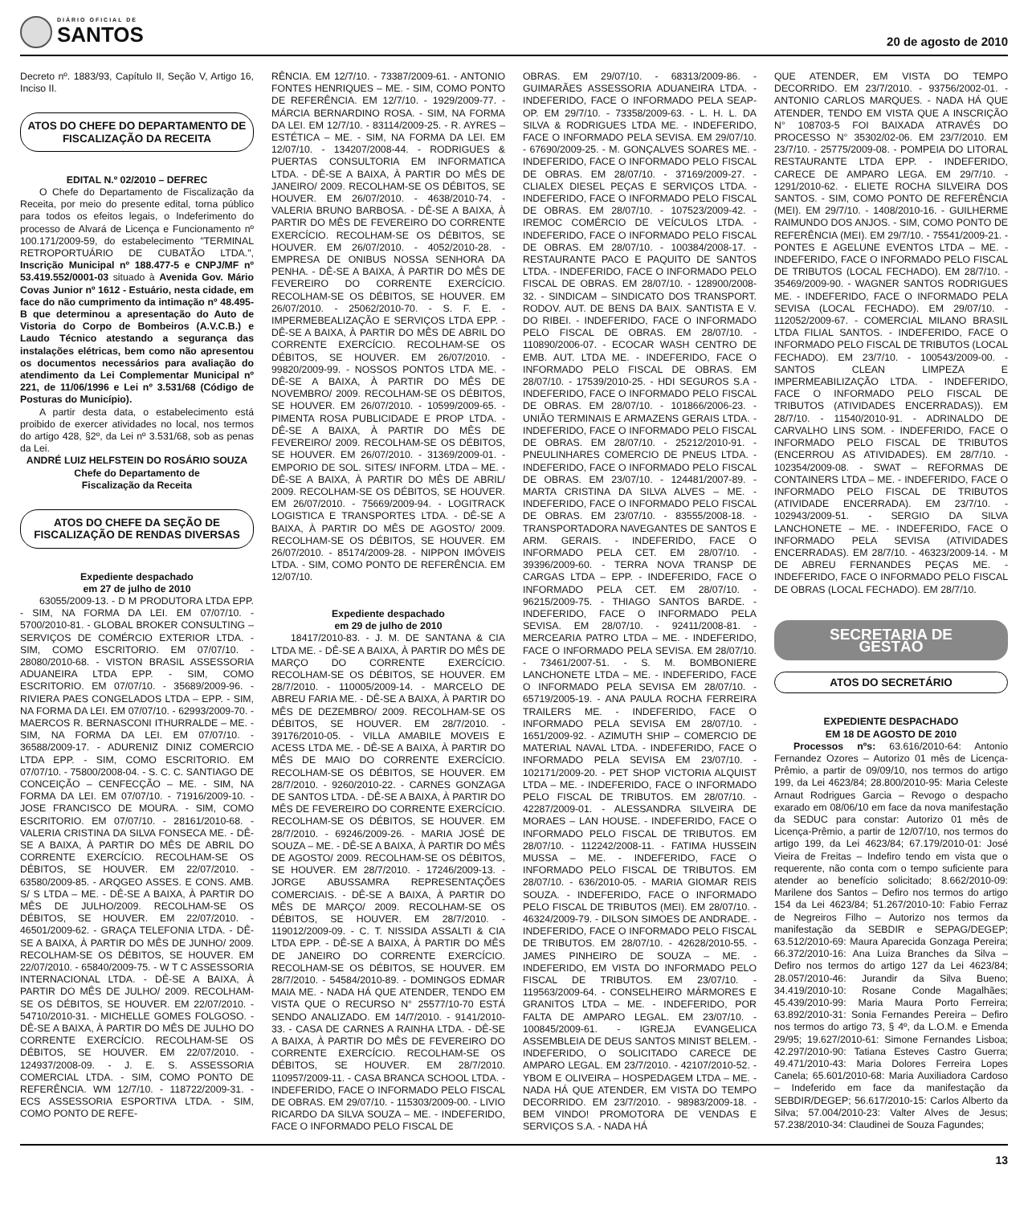DIÁRIO OFICIAL DE
SANTOS
20 de agosto de 2010
Decreto nº. 1883/93, Capítulo II, Seção V, Artigo 16, Inciso II.
ATOS DO CHEFE DO DEPARTAMENTO DE FISCALIZAÇÃO DA RECEITA
EDITAL N.º 02/2010 – DEFREC
O Chefe do Departamento de Fiscalização da Receita, por meio do presente edital, torna público para todos os efeitos legais, o Indeferimento do processo de Alvará de Licença e Funcionamento nº 100.171/2009-59, do estabelecimento "TERMINAL RETROPORTUÁRIO DE CUBATÃO LTDA.", Inscrição Municipal nº 188.477-5 e CNPJ/MF nº 53.419.552/0001-03 situado à Avenida Gov. Mário Covas Junior nº 1612 - Estuário, nesta cidade, em face do não cumprimento da intimação nº 48.495-B que determinou a apresentação do Auto de Vistoria do Corpo de Bombeiros (A.V.C.B.) e Laudo Técnico atestando a segurança das instalações elétricas, bem como não apresentou os documentos necessários para avaliação do atendimento da Lei Complementar Municipal nº 221, de 11/06/1996 e Lei nº 3.531/68 (Código de Posturas do Município).
A partir desta data, o estabelecimento está proibido de exercer atividades no local, nos termos do artigo 428, §2º, da Lei nº 3.531/68, sob as penas da Lei.
ANDRÉ LUIZ HELFSTEIN DO ROSÁRIO SOUZA
Chefe do Departamento de
Fiscalização da Receita
ATOS DO CHEFE DA SEÇÃO DE FISCALIZAÇÃO DE RENDAS DIVERSAS
Expediente despachado
em 27 de julho de 2010
63055/2009-13. - D M PRODUTORA LTDA EPP. - SIM, NA FORMA DA LEI. EM 07/07/10. - 5700/2010-81. - GLOBAL BROKER CONSULTING – SERVIÇOS DE COMÉRCIO EXTERIOR LTDA. - SIM, COMO ESCRITORIO. EM 07/07/10. - 28080/2010-68. - VISTON BRASIL ASSESSORIA ADUANEIRA LTDA EPP. - SIM, COMO ESCRITORIO. EM 07/07/10. - 35689/2009-96. - RIVIERA PAES CONGELADOS LTDA – EPP. - SIM, NA FORMA DA LEI. EM 07/07/10. - 62993/2009-70. - MAERCOS R. BERNASCONI ITHURRALDE – ME. - SIM, NA FORMA DA LEI. EM 07/07/10. - 36588/2009-17. - ADURENIZ DINIZ COMERCIO LTDA EPP. - SIM, COMO ESCRITORIO. EM 07/07/10. - 75800/2008-04. - S. C. C. SANTIAGO DE CONCEIÇÃO – CENFECÇÃO – ME. - SIM, NA FORMA DA LEI. EM 07/07/10. - 71916/2009-10. - JOSE FRANCISCO DE MOURA. - SIM, COMO ESCRITORIO. EM 07/07/10. - 28161/2010-68. - VALERIA CRISTINA DA SILVA FONSECA ME. - DÊ-SE A BAIXA, À PARTIR DO MÊS DE ABRIL DO CORRENTE EXERCÍCIO. RECOLHAM-SE OS DÉBITOS, SE HOUVER. EM 22/07/2010. - 63580/2009-85. - ARQGEO ASSES. E CONS. AMB. S/ S LTDA – ME. - DÊ-SE A BAIXA, À PARTIR DO MÊS DE JULHO/2009. RECOLHAM-SE OS DÉBITOS, SE HOUVER. EM 22/07/2010. - 46501/2009-62. - GRAÇA TELEFONIA LTDA. - DÊ-SE A BAIXA, À PARTIR DO MÊS DE JUNHO/ 2009. RECOLHAM-SE OS DÉBITOS, SE HOUVER. EM 22/07/2010. - 65840/2009-75. - W T C ASSESSORIA INTERNACIONAL LTDA. - DÊ-SE A BAIXA, À PARTIR DO MÊS DE JULHO/ 2009. RECOLHAM-SE OS DÉBITOS, SE HOUVER. EM 22/07/2010. - 54710/2010-31. - MICHELLE GOMES FOLGOSO. - DÊ-SE A BAIXA, À PARTIR DO MÊS DE JULHO DO CORRENTE EXERCÍCIO. RECOLHAM-SE OS DÉBITOS, SE HOUVER. EM 22/07/2010. - 124937/2008-09. - J. E. S. ASSESSORIA COMERCIAL LTDA. - SIM, COMO PONTO DE REFERÊNCIA. WM 12/7/10. - 118722/2009-31. - ECS ASSESSORIA ESPORTIVA LTDA. - SIM, COMO PONTO DE REFE-
RÊNCIA. EM 12/7/10. - 73387/2009-61. - ANTONIO FONTES HENRIQUES – ME. - SIM, COMO PONTO DE REFERÊNCIA. EM 12/7/10. - 1929/2009-77. - MÁRCIA BERNARDINO ROSA. - SIM, NA FORMA DA LEI. EM 12/7/10. - 83114/2009-25. - R. AYRES – ESTÉTICA – ME. - SIM, NA FORMA DA LEI. EM 12/07/10. - 134207/2008-44. - RODRIGUES & PUERTAS CONSULTORIA EM INFORMATICA LTDA. - DÊ-SE A BAIXA, À PARTIR DO MÊS DE JANEIRO/ 2009. RECOLHAM-SE OS DÉBITOS, SE HOUVER. EM 26/07/2010. - 4638/2010-74. - VALERIA BRUNO BARBOSA. - DÊ-SE A BAIXA, À PARTIR DO MÊS DE FEVEREIRO DO CORRENTE EXERCÍCIO. RECOLHAM-SE OS DÉBITOS, SE HOUVER. EM 26/07/2010. - 4052/2010-28. - EMPRESA DE ONIBUS NOSSA SENHORA DA PENHA. - DÊ-SE A BAIXA, À PARTIR DO MÊS DE FEVEREIRO DO CORRENTE EXERCÍCIO. RECOLHAM-SE OS DÉBITOS, SE HOUVER. EM 26/07/2010. - 25062/2010-70. - S. F. E. - IMPERMEBEALIZAÇÃO E SERVIÇOS LTDA EPP. - DÊ-SE A BAIXA, À PARTIR DO MÊS DE ABRIL DO CORRENTE EXERCÍCIO. RECOLHAM-SE OS DÉBITOS, SE HOUVER. EM 26/07/2010. - 99820/2009-99. - NOSSOS PONTOS LTDA ME. - DÊ-SE A BAIXA, À PARTIR DO MÊS DE NOVEMBRO/ 2009. RECOLHAM-SE OS DÉBITOS, SE HOUVER. EM 26/07/2010. - 10599/2009-65. - PIMENTA ROSA PUBLICIDADE E PROP LTDA. - DÊ-SE A BAIXA, À PARTIR DO MÊS DE FEVEREIRO/ 2009. RECOLHAM-SE OS DÉBITOS, SE HOUVER. EM 26/07/2010. - 31369/2009-01. - EMPORIO DE SOL. SITES/ INFORM. LTDA – ME. - DÊ-SE A BAIXA, À PARTIR DO MÊS DE ABRIL/ 2009. RECOLHAM-SE OS DÉBITOS, SE HOUVER. EM 26/07/2010. - 75669/2009-94. - LOGITRACK LOGISTICA E TRANSPORTES LTDA. - DÊ-SE A BAIXA, À PARTIR DO MÊS DE AGOSTO/ 2009. RECOLHAM-SE OS DÉBITOS, SE HOUVER. EM 26/07/2010. - 85174/2009-28. - NIPPON IMÓVEIS LTDA. - SIM, COMO PONTO DE REFERÊNCIA. EM 12/07/10.
Expediente despachado
em 29 de julho de 2010
18417/2010-83. - J. M. DE SANTANA & CIA LTDA ME. - DÊ-SE A BAIXA, À PARTIR DO MÊS DE MARÇO DO CORRENTE EXERCÍCIO. RECOLHAM-SE OS DÉBITOS, SE HOUVER. EM 28/7/2010. - 110005/2009-14. - MARCELO DE ABREU FARIA ME. - DÊ-SE A BAIXA, À PARTIR DO MÊS DE DEZEMBRO/ 2009. RECOLHAM-SE OS DÉBITOS, SE HOUVER. EM 28/7/2010. - 39176/2010-05. - VILLA AMABILE MOVEIS E ACESS LTDA ME. - DÊ-SE A BAIXA, À PARTIR DO MÊS DE MAIO DO CORRENTE EXERCÍCIO. RECOLHAM-SE OS DÉBITOS, SE HOUVER. EM 28/7/2010. - 9260/2010-22. - CARNES GONZAGA DE SANTOS LTDA. - DÊ-SE A BAIXA, À PARTIR DO MÊS DE FEVEREIRO DO CORRENTE EXERCÍCIO. RECOLHAM-SE OS DÉBITOS, SE HOUVER. EM 28/7/2010. - 69246/2009-26. - MARIA JOSÉ DE SOUZA – ME. - DÊ-SE A BAIXA, À PARTIR DO MÊS DE AGOSTO/ 2009. RECOLHAM-SE OS DÉBITOS, SE HOUVER. EM 28/7/2010. - 17246/2009-13. - JORGE ABUSSAMRA REPRESENTAÇÕES COMERCIAIS. - DÊ-SE A BAIXA, À PARTIR DO MÊS DE MARÇO/ 2009. RECOLHAM-SE OS DÉBITOS, SE HOUVER. EM 28/7/2010. - 119012/2009-09. - C. T. NISSIDA ASSALTI & CIA LTDA EPP. - DÊ-SE A BAIXA, À PARTIR DO MÊS DE JANEIRO DO CORRENTE EXERCÍCIO. RECOLHAM-SE OS DÉBITOS, SE HOUVER. EM 28/7/2010. - 54584/2010-89. - DOMINGOS EDMAR MAIA ME. - NADA HÁ QUE ATENDER, TENDO EM VISTA QUE O RECURSO N° 25577/10-70 ESTÁ SENDO ANALIZADO. EM 14/7/2010. - 9141/2010-33. - CASA DE CARNES A RAINHA LTDA. - DÊ-SE A BAIXA, À PARTIR DO MÊS DE FEVEREIRO DO CORRENTE EXERCÍCIO. RECOLHAM-SE OS DÉBITOS, SE HOUVER. EM 28/7/2010. 110957/2009-11. - CASA BRANCA SCHOOL LTDA. - INDEFERIDO, FACE O INFORMADO PELO FISCAL DE OBRAS. EM 29/07/10. - 115303/2009-00. - LIVIO RICARDO DA SILVA SOUZA – ME. - INDEFERIDO, FACE O INFORMADO PELO FISCAL DE
OBRAS. EM 29/07/10. - 68313/2009-86. - GUIMARÃES ASSESSORIA ADUANEIRA LTDA. - INDEFERIDO, FACE O INFORMADO PELA SEAP-OP. EM 29/7/10. - 73358/2009-63. - L. H. L. DA SILVA & RODRIGUES LTDA ME. - INDEFERIDO, FACE O INFORMADO PELA SEVISA. EM 29/07/10. - 67690/2009-25. - M. GONÇALVES SOARES ME. - INDEFERIDO, FACE O INFORMADO PELO FISCAL DE OBRAS. EM 28/07/10. - 37169/2009-27. - CLIALEX DIESEL PEÇAS E SERVIÇOS LTDA. - INDEFERIDO, FACE O INFORMADO PELO FISCAL DE OBRAS. EM 28/07/10. - 107523/2009-42. - IREMOC COMÉRCIO DE VEÍCULOS LTDA. - INDEFERIDO, FACE O INFORMADO PELO FISCAL DE OBRAS. EM 28/07/10. - 100384/2008-17. - RESTAURANTE PACO E PAQUITO DE SANTOS LTDA. - INDEFERIDO, FACE O INFORMADO PELO FISCAL DE OBRAS. EM 28/07/10. - 128900/2008-32. - SINDICAM – SINDICATO DOS TRANSPORT. RODOV. AUT. DE BENS DA BAIX. SANTISTA E V. DO RIBEI. - INDEFERIDO, FACE O INFORMADO PELO FISCAL DE OBRAS. EM 28/07/10. - 110890/2006-07. - ECOCAR WASH CENTRO DE EMB. AUT. LTDA ME. - INDEFERIDO, FACE O INFORMADO PELO FISCAL DE OBRAS. EM 28/07/10. - 17539/2010-25. - HDI SEGUROS S.A - INDEFERIDO, FACE O INFORMADO PELO FISCAL DE OBRAS. EM 28/07/10. - 101866/2006-23. - UNIÃO TERMINAIS E ARMAZENS GERAIS LTDA. - INDEFERIDO, FACE O INFORMADO PELO FISCAL DE OBRAS. EM 28/07/10. - 25212/2010-91. - PNEULINHARES COMERCIO DE PNEUS LTDA. - INDEFERIDO, FACE O INFORMADO PELO FISCAL DE OBRAS. EM 23/07/10. - 124481/2007-89. - MARTA CRISTINA DA SILVA ALVES – ME. - INDEFERIDO, FACE O INFORMADO PELO FISCAL DE OBRAS. EM 23/07/10. - 83555/2008-18. - TRANSPORTADORA NAVEGANTES DE SANTOS E ARM. GERAIS. - INDEFERIDO, FACE O INFORMADO PELA CET. EM 28/07/10. - 39396/2009-60. - TERRA NOVA TRANSP DE CARGAS LTDA – EPP. - INDEFERIDO, FACE O INFORMADO PELA CET. EM 28/07/10. - 96215/2009-75. - THIAGO SANTOS BARDE. - INDEFERIDO, FACE O INFORMADO PELA SEVISA. EM 28/07/10. - 92411/2008-81. - MERCEARIA PATRO LTDA – ME. - INDEFERIDO, FACE O INFORMADO PELA SEVISA. EM 28/07/10. - 73461/2007-51. - S. M. BOMBONIERE LANCHONETE LTDA – ME. - INDEFERIDO, FACE O INFORMADO PELA SEVISA EM 28/07/10. - 65719/2005-19. - ANA PAULA ROCHA FERREIRA TRAILERS ME. - INDEFERIDO, FACE O INFORMADO PELA SEVISA EM 28/07/10. - 1651/2009-92. - AZIMUTH SHIP – COMERCIO DE MATERIAL NAVAL LTDA. - INDEFERIDO, FACE O INFORMADO PELA SEVISA EM 23/07/10. - 102171/2009-20. - PET SHOP VICTORIA ALQUIST LTDA – ME. - INDEFERIDO, FACE O INFORMADO PELO FISCAL DE TRIBUTOS. EM 28/07/10. - 42287/2009-01. - ALESSANDRA SILVEIRA DE MORAES – LAN HOUSE. - INDEFERIDO, FACE O INFORMADO PELO FISCAL DE TRIBUTOS. EM 28/07/10. - 112242/2008-11. - FATIMA HUSSEIN MUSSA – ME. - INDEFERIDO, FACE O INFORMADO PELO FISCAL DE TRIBUTOS. EM 28/07/10. - 636/2010-05. - MARIA GIOMAR REIS SOUZA. - INDEFERIDO, FACE O INFORMADO PELO FISCAL DE TRIBUTOS (MEI). EM 28/07/10. - 46324/2009-79. - DILSON SIMOES DE ANDRADE. - INDEFERIDO, FACE O INFORMADO PELO FISCAL DE TRIBUTOS. EM 28/07/10. - 42628/2010-55. - JAMES PINHEIRO DE SOUZA – ME. - INDEFERIDO, EM VISTA DO INFORMADO PELO FISCAL DE TRIBUTOS. EM 23/07/10. - 119563/2009-64. - CONSELHEIRO MÁRMORES E GRANITOS LTDA – ME. - INDEFERIDO, POR FALTA DE AMPARO LEGAL. EM 23/07/10. - 100845/2009-61. - IGREJA EVANGELICA ASSEMBLEIA DE DEUS SANTOS MINIST BELEM. - INDEFERIDO, O SOLICITADO CARECE DE AMPARO LEGAL. EM 23/7/2010. - 42107/2010-52. - YBOM E OLIVEIRA – HOSPEDAGEM LTDA – ME. - NADA HÁ QUE ATENDER, EM VISTA DO TEMPO DECORRIDO. EM 23/7/2010. - 98983/2009-18. - BEM VINDO! PROMOTORA DE VENDAS E SERVIÇOS S.A. - NADA HÁ
QUE ATENDER, EM VISTA DO TEMPO DECORRIDO. EM 23/7/2010. - 93756/2002-01. - ANTONIO CARLOS MARQUES. - NADA HÁ QUE ATENDER, TENDO EM VISTA QUE A INSCRIÇÃO N° 108703-5 FOI BAIXADA ATRAVÉS DO PROCESSO N° 35302/02-06. EM 23/7/2010. EM 23/7/10. - 25775/2009-08. - POMPEIA DO LITORAL RESTAURANTE LTDA EPP. - INDEFERIDO, CARECE DE AMPARO LEGA. EM 29/7/10. - 1291/2010-62. - ELIETE ROCHA SILVEIRA DOS SANTOS. - SIM, COMO PONTO DE REFERÊNCIA (MEI). EM 29/7/10. - 1408/2010-16. - GUILHERME RAIMUNDO DOS ANJOS. - SIM, COMO PONTO DE REFERÊNCIA (MEI). EM 29/7/10. - 75541/2009-21. - PONTES E AGELUNE EVENTOS LTDA – ME. - INDEFERIDO, FACE O INFORMADO PELO FISCAL DE TRIBUTOS (LOCAL FECHADO). EM 28/7/10. - 35469/2009-90. - WAGNER SANTOS RODRIGUES ME. - INDEFERIDO, FACE O INFORMADO PELA SEVISA (LOCAL FECHADO). EM 29/07/10. - 112052/2009-67. - COMERCIAL MILANO BRASIL LTDA FILIAL SANTOS. - INDEFERIDO, FACE O INFORMADO PELO FISCAL DE TRIBUTOS (LOCAL FECHADO). EM 23/7/10. - 100543/2009-00. - SANTOS CLEAN LIMPEZA E IMPERMEABILIZAÇÃO LTDA. - INDEFERIDO, FACE O INFORMADO PELO FISCAL DE TRIBUTOS (ATIVIDADES ENCERRADAS)). EM 28/7/10. - 11540/2010-91. - ADRINALDO DE CARVALHO LINS SOM. - INDEFERIDO, FACE O INFORMADO PELO FISCAL DE TRIBUTOS (ENCERROU AS ATIVIDADES). EM 28/7/10. - 102354/2009-08. - SWAT – REFORMAS DE CONTAINERS LTDA – ME. - INDEFERIDO, FACE O INFORMADO PELO FISCAL DE TRIBUTOS (ATIVIDADE ENCERRADA). EM 23/7/10. - 102943/2009-51. - SERGIO DA SILVA LANCHONETE – ME. - INDEFERIDO, FACE O INFORMADO PELA SEVISA (ATIVIDADES ENCERRADAS). EM 28/7/10. - 46323/2009-14. - M DE ABREU FERNANDES PEÇAS ME. - INDEFERIDO, FACE O INFORMADO PELO FISCAL DE OBRAS (LOCAL FECHADO). EM 28/7/10.
SECRETARIA DE
GESTÃO
ATOS DO SECRETÁRIO
EXPEDIENTE DESPACHADO
EM 18 DE AGOSTO DE 2010
Processos nºs: 63.616/2010-64: Antonio Fernandez Ozores – Autorizo 01 mês de Licença-Prêmio, a partir de 09/09/10, nos termos do artigo 199, da Lei 4623/84; 28.800/2010-95: Maria Celeste Arnaut Rodrigues Garcia – Revogo o despacho exarado em 08/06/10 em face da nova manifestação da SEDUC para constar: Autorizo 01 mês de Licença-Prêmio, a partir de 12/07/10, nos termos do artigo 199, da Lei 4623/84; 67.179/2010-01: José Vieira de Freitas – Indefiro tendo em vista que o requerente, não conta com o tempo suficiente para atender ao benefício solicitado; 8.662/2010-09: Marilene dos Santos – Defiro nos termos do artigo 154 da Lei 4623/84; 51.267/2010-10: Fabio Ferraz de Negreiros Filho – Autorizo nos termos da manifestação da SEBDIR e SEPAG/DEGEP; 63.512/2010-69: Maura Aparecida Gonzaga Pereira; 66.372/2010-16: Ana Luiza Branches da Silva – Defiro nos termos do artigo 127 da Lei 4623/84; 28.057/2010-46: Jurandir da Silva Bueno; 34.419/2010-10: Rosane Conde Magalhães; 45.439/2010-99: Maria Maura Porto Ferreira; 63.892/2010-31: Sonia Fernandes Pereira – Defiro nos termos do artigo 73, § 4º, da L.O.M. e Emenda 29/95; 19.627/2010-61: Simone Fernandes Lisboa; 42.297/2010-90: Tatiana Esteves Castro Guerra; 49.471/2010-43: Maria Dolores Ferreira Lopes Canela; 65.601/2010-68: Maria Auxiliadora Cardoso – Indeferido em face da manifestação da SEBDIR/DEGEP; 56.617/2010-15: Carlos Alberto da Silva; 57.004/2010-23: Valter Alves de Jesus; 57.238/2010-34: Claudinei de Souza Fagundes;
13